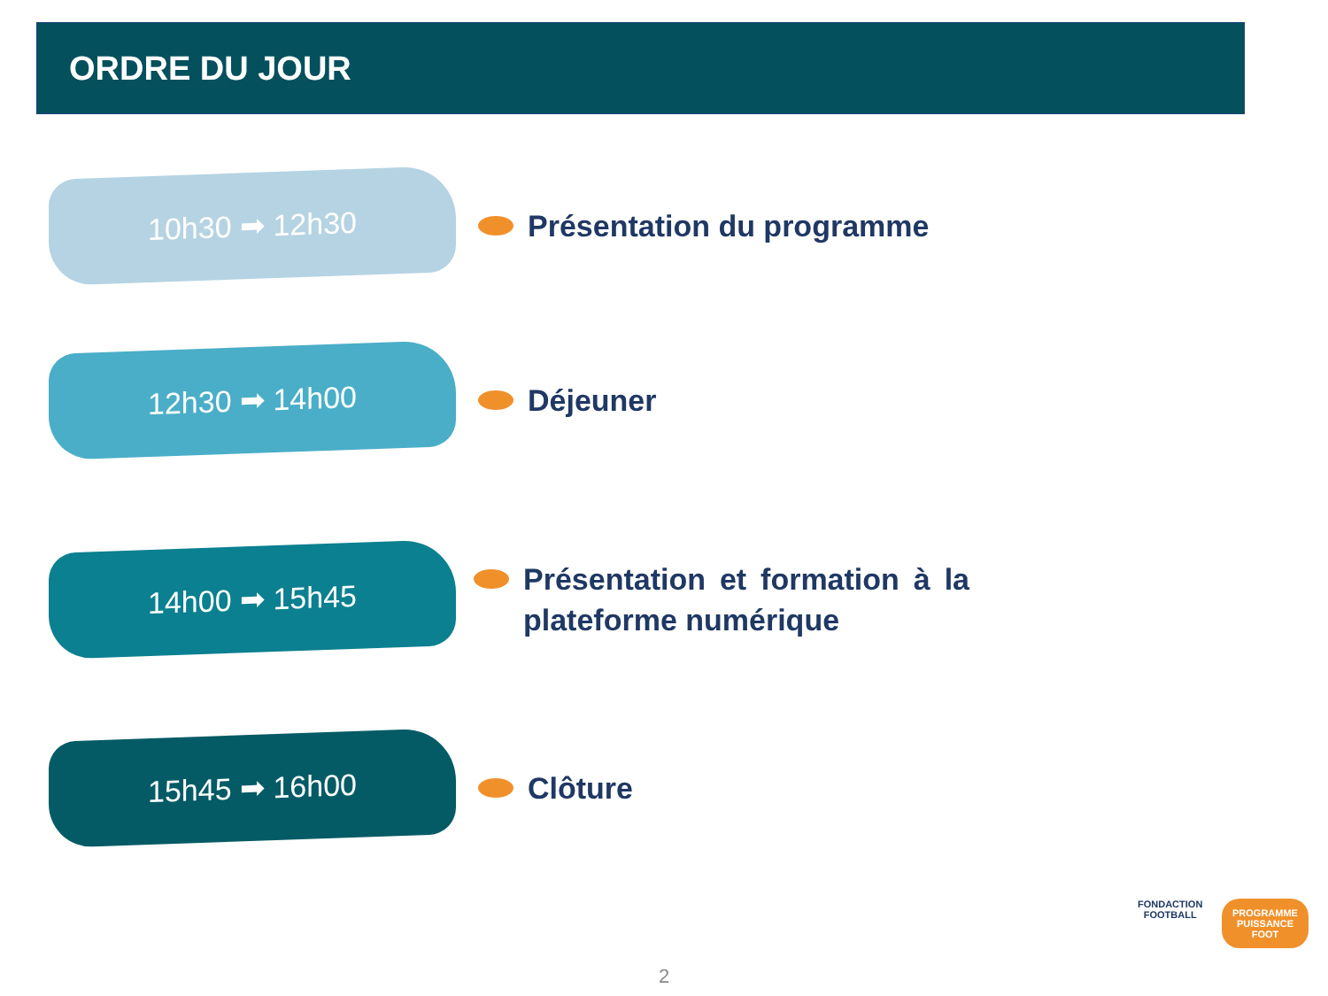ORDRE DU JOUR
10h30 ➡ 12h30
Présentation du programme
12h30 ➡ 14h00
Déjeuner
14h00 ➡ 15h45
Présentation et formation à la plateforme numérique
15h45 ➡ 16h00
Clôture
FONDACTION
FOOTBALL
PROGRAMME
PUISSANCE
FOOT
2